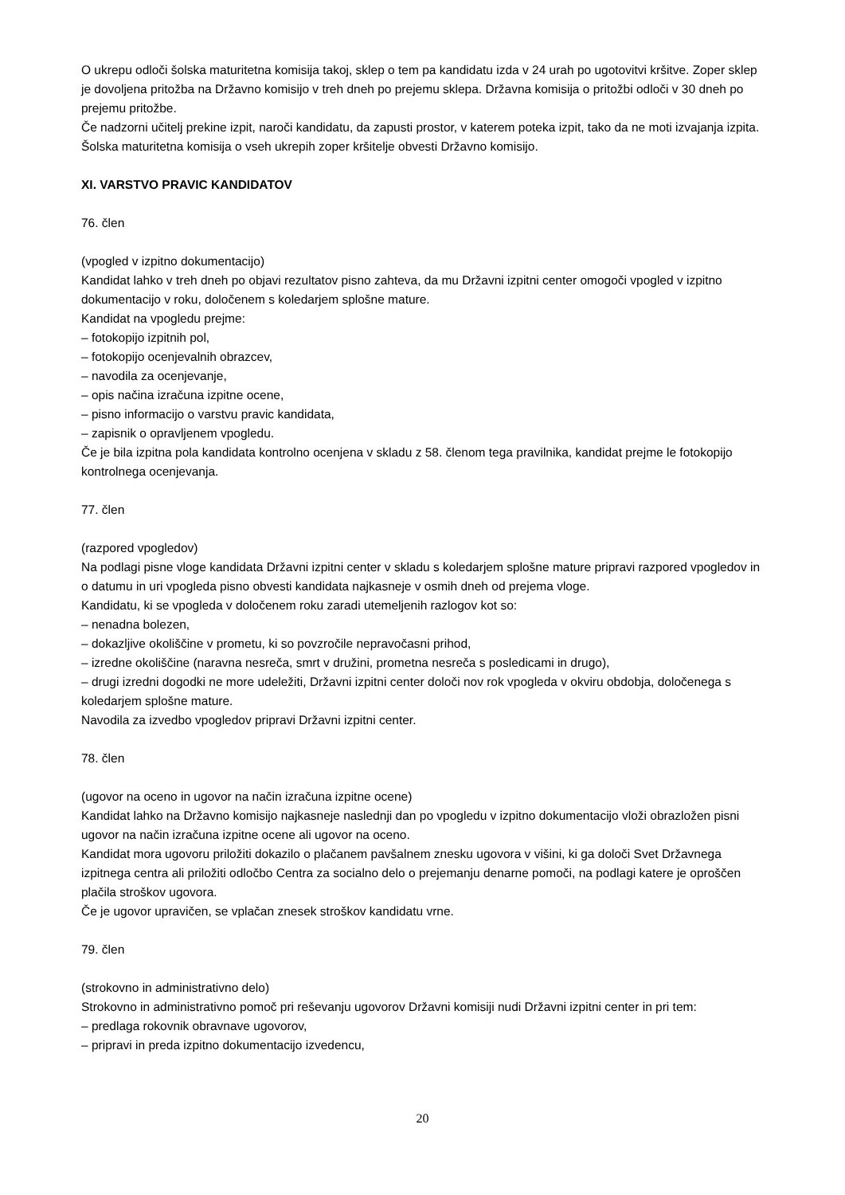O ukrepu odloči šolska maturitetna komisija takoj, sklep o tem pa kandidatu izda v 24 urah po ugotovitvi kršitve. Zoper sklep je dovoljena pritožba na Državno komisijo v treh dneh po prejemu sklepa. Državna komisija o pritožbi odloči v 30 dneh po prejemu pritožbe.
Če nadzorni učitelj prekine izpit, naroči kandidatu, da zapusti prostor, v katerem poteka izpit, tako da ne moti izvajanja izpita.
Šolska maturitetna komisija o vseh ukrepih zoper kršitelje obvesti Državno komisijo.
XI. VARSTVO PRAVIC KANDIDATOV
76. člen
(vpogled v izpitno dokumentacijo)
Kandidat lahko v treh dneh po objavi rezultatov pisno zahteva, da mu Državni izpitni center omogoči vpogled v izpitno dokumentacijo v roku, določenem s koledarjem splošne mature.
Kandidat na vpogledu prejme:
– fotokopijo izpitnih pol,
– fotokopijo ocenjevalnih obrazcev,
– navodila za ocenjevanje,
– opis načina izračuna izpitne ocene,
– pisno informacijo o varstvu pravic kandidata,
– zapisnik o opravljenem vpogledu.
Če je bila izpitna pola kandidata kontrolno ocenjena v skladu z 58. členom tega pravilnika, kandidat prejme le fotokopijo kontrolnega ocenjevanja.
77. člen
(razpored vpogledov)
Na podlagi pisne vloge kandidata Državni izpitni center v skladu s koledarjem splošne mature pripravi razpored vpogledov in o datumu in uri vpogleda pisno obvesti kandidata najkasneje v osmih dneh od prejema vloge.
Kandidatu, ki se vpogleda v določenem roku zaradi utemeljenih razlogov kot so:
– nenadna bolezen,
– dokazljive okoliščine v prometu, ki so povzročile nepravočasni prihod,
– izredne okoliščine (naravna nesreča, smrt v družini, prometna nesreča s posledicami in drugo),
– drugi izredni dogodki ne more udeležiti, Državni izpitni center določi nov rok vpogleda v okviru obdobja, določenega s koledarjem splošne mature.
Navodila za izvedbo vpogledov pripravi Državni izpitni center.
78. člen
(ugovor na oceno in ugovor na način izračuna izpitne ocene)
Kandidat lahko na Državno komisijo najkasneje naslednji dan po vpogledu v izpitno dokumentacijo vloži obrazložen pisni ugovor na način izračuna izpitne ocene ali ugovor na oceno.
Kandidat mora ugovoru priložiti dokazilo o plačanem pavšalnem znesku ugovora v višini, ki ga določi Svet Državnega izpitnega centra ali priložiti odločbo Centra za socialno delo o prejemanju denarne pomoči, na podlagi katere je oproščen plačila stroškov ugovora.
Če je ugovor upravičen, se vplačan znesek stroškov kandidatu vrne.
79. člen
(strokovno in administrativno delo)
Strokovno in administrativno pomoč pri reševanju ugovorov Državni komisiji nudi Državni izpitni center in pri tem:
– predlaga rokovnik obravnave ugovorov,
– pripravi in preda izpitno dokumentacijo izvedencu,
20